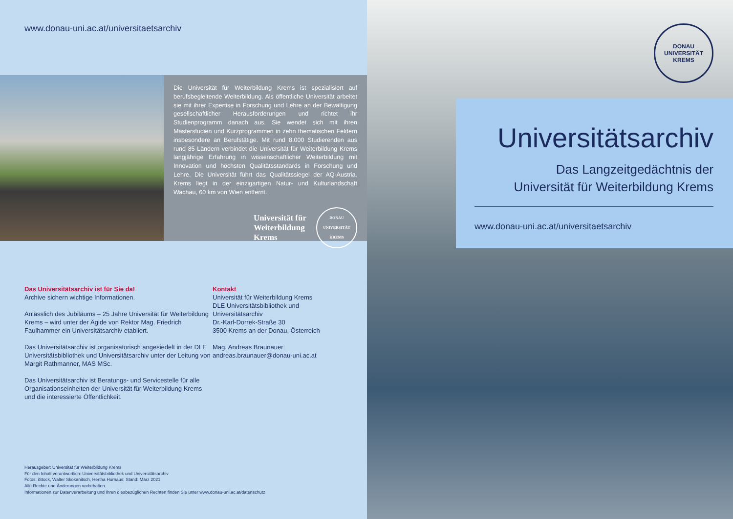www.donau-uni.ac.at/universitaetsarchiv
Die Universität für Weiterbildung Krems ist spezialisiert auf berufsbegleitende Weiterbildung. Als öffentliche Universität arbeitet sie mit ihrer Expertise in Forschung und Lehre an der Bewältigung gesellschaftlicher Herausforderungen und richtet ihr Studienprogramm danach aus. Sie wendet sich mit ihren Masterstudien und Kurzprogrammen in zehn thematischen Feldern insbesondere an Berufstätige. Mit rund 8.000 Studierenden aus rund 85 Ländern verbindet die Universität für Weiterbildung Krems langjährige Erfahrung in wissenschaftlicher Weiterbildung mit Innovation und höchsten Qualitätsstandards in Forschung und Lehre. Die Universität führt das Qualitätssiegel der AQ-Austria. Krems liegt in der einzigartigen Natur- und Kulturlandschaft Wachau, 60 km von Wien entfernt.
Universität für
Weiterbildung
Krems
DONAU UNIVERSITÄT KREMS
Das Universitätsarchiv ist für Sie da!
Archive sichern wichtige Informationen.
Anlässlich des Jubiläums – 25 Jahre Universität für Weiterbildung Krems – wird unter der Ägide von Rektor Mag. Friedrich Faulhammer ein Universitätsarchiv etabliert.
Das Universitätsarchiv ist organisatorisch angesiedelt in der DLE Universitätsbibliothek und Universitätsarchiv unter der Leitung von Margit Rathmanner, MAS MSc.
Das Universitätsarchiv ist Beratungs- und Servicestelle für alle Organisationseinheiten der Universität für Weiterbildung Krems und die interessierte Öffentlichkeit.
Kontakt
Universität für Weiterbildung Krems
DLE Universitätsbibliothek und Universitätsarchiv
Dr.-Karl-Dorrek-Straße 30
3500 Krems an der Donau, Österreich
Mag. Andreas Braunauer
andreas.braunauer@donau-uni.ac.at
Herausgeber: Universität für Weiterbildung Krems
Für den Inhalt verantwortlich: Universitätsbibliothek und Universitätsarchiv
Fotos: iStock, Walter Skokanitsch, Hertha Hurnaus; Stand: März 2021
Alle Rechte und Änderungen vorbehalten.
Informationen zur Datenverarbeitung und Ihren diesbezüglichen Rechten finden Sie unter www.donau-uni.ac.at/datenschutz
DONAU UNIVERSITÄT KREMS
Universitätsarchiv
Das Langzeitgedächtnis der
Universität für Weiterbildung Krems
www.donau-uni.ac.at/universitaetsarchiv